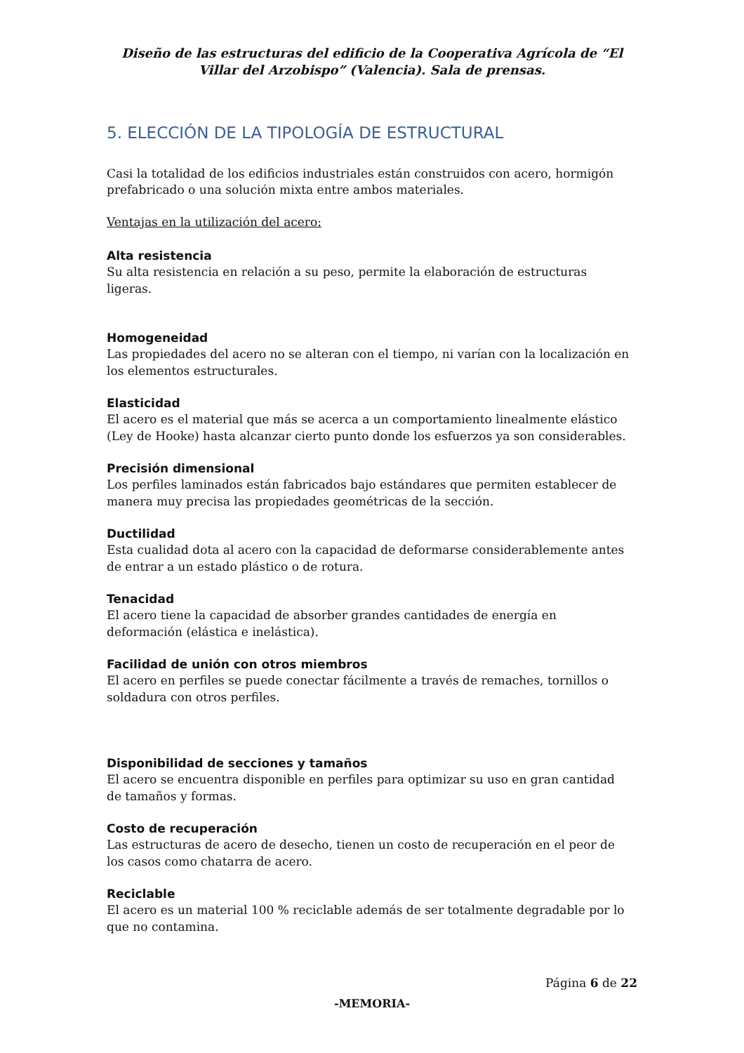Diseño de las estructuras del edificio de la Cooperativa Agrícola de “El Villar del Arzobispo” (Valencia). Sala de prensas.
5. ELECCIÓN DE LA TIPOLOGÍA DE ESTRUCTURAL
Casi la totalidad de los edificios industriales están construidos con acero, hormigón prefabricado o una solución mixta entre ambos materiales.
Ventajas en la utilización del acero:
Alta resistencia
Su alta resistencia en relación a su peso, permite la elaboración de estructuras ligeras.
Homogeneidad
Las propiedades del acero no se alteran con el tiempo, ni varían con la localización en los elementos estructurales.
Elasticidad
El acero es el material que más se acerca a un comportamiento linealmente elástico (Ley de Hooke) hasta alcanzar cierto punto donde los esfuerzos ya son considerables.
Precisión dimensional
Los perfiles laminados están fabricados bajo estándares que permiten establecer de manera muy precisa las propiedades geométricas de la sección.
Ductilidad
Esta cualidad dota al acero con la capacidad de deformarse considerablemente antes de entrar a un estado plástico o de rotura.
Tenacidad
El acero tiene la capacidad de absorber grandes cantidades de energía en deformación (elástica e inelástica).
Facilidad de unión con otros miembros
El acero en perfiles se puede conectar fácilmente a través de remaches, tornillos o soldadura con otros perfiles.
Disponibilidad de secciones y tamaños
El acero se encuentra disponible en perfiles para optimizar su uso en gran cantidad de tamaños y formas.
Costo de recuperación
Las estructuras de acero de desecho, tienen un costo de recuperación en el peor de los casos como chatarra de acero.
Reciclable
El acero es un material 100 % reciclable además de ser totalmente degradable por lo que no contamina.
Página 6 de 22
-MEMORIA-